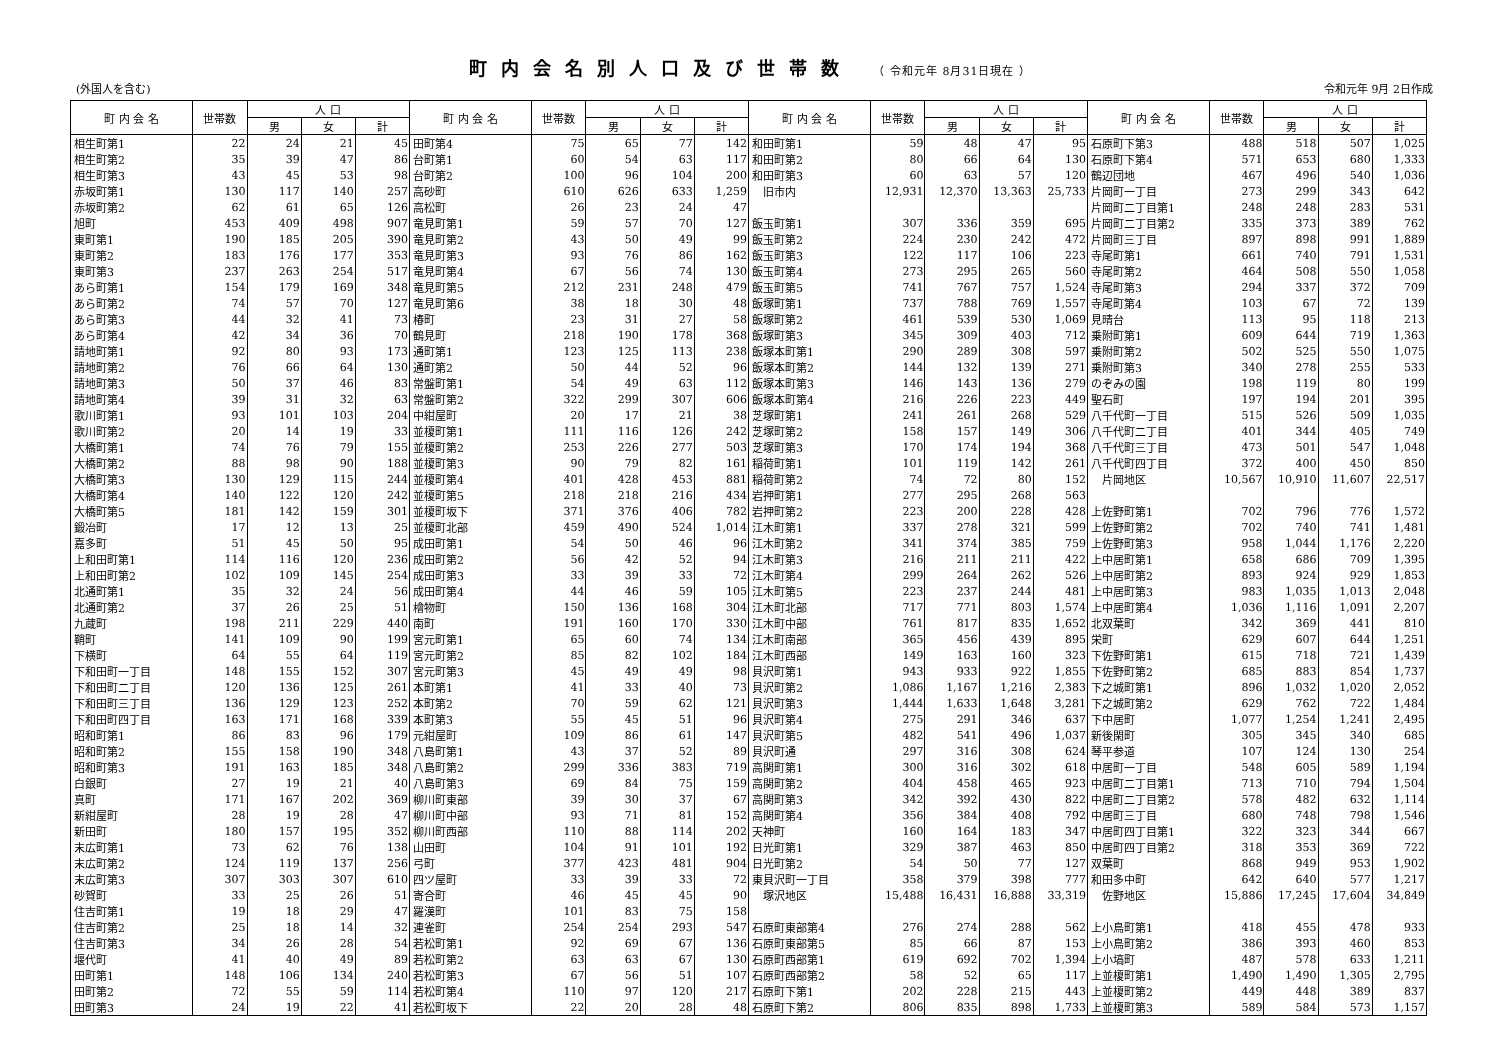町内会名別人口及び世帯数 （ 令和元年 8月31日現在 ）
(外国人を含む) 令和元年 9月 2日作成
| 町 内 会 名 | 世帯数 | 人 口 | | | 町 内 会 名 | 世帯数 | 人 口 | | | 町 内 会 名 | 世帯数 | 人 口 | | | 町 内 会 名 | 世帯数 | 人 口 | | |
| --- | --- | --- | --- | --- | --- | --- | --- | --- | --- | --- | --- | --- | --- | --- | --- | --- | --- | --- | --- |
| | | 男 | 女 | 計 | | | 男 | 女 | 計 | | | 男 | 女 | 計 | | | 男 | 女 | 計 |
| 相生町第1 | 22 | 24 | 21 | 45 | 田町第4 | 75 | 65 | 77 | 142 | 和田町第1 | 59 | 48 | 47 | 95 | 石原町下第3 | 488 | 518 | 507 | 1,025 |
| 相生町第2 | 35 | 39 | 47 | 86 | 台町第1 | 60 | 54 | 63 | 117 | 和田町第2 | 80 | 66 | 64 | 130 | 石原町下第4 | 571 | 653 | 680 | 1,333 |
| 相生町第3 | 43 | 45 | 53 | 98 | 台町第2 | 100 | 96 | 104 | 200 | 和田町第3 | 60 | 63 | 57 | 120 | 鶴辺団地 | 467 | 496 | 540 | 1,036 |
| 赤坂町第1 | 130 | 117 | 140 | 257 | 高砂町 | 610 | 626 | 633 | 1,259 | 旧市内 | 12,931 | 12,370 | 13,363 | 25,733 | 片岡町一丁目 | 273 | 299 | 343 | 642 |
| 赤坂町第2 | 62 | 61 | 65 | 126 | 高松町 | 26 | 23 | 24 | 47 | | | | | | 片岡町二丁目第1 | 248 | 248 | 283 | 531 |
| 旭町 | 453 | 409 | 498 | 907 | 竜見町第1 | 59 | 57 | 70 | 127 | 飯玉町第1 | 307 | 336 | 359 | 695 | 片岡町二丁目第2 | 335 | 373 | 389 | 762 |
| 東町第1 | 190 | 185 | 205 | 390 | 竜見町第2 | 43 | 50 | 49 | 99 | 飯玉町第2 | 224 | 230 | 242 | 472 | 片岡町三丁目 | 897 | 898 | 991 | 1,889 |
| 東町第2 | 183 | 176 | 177 | 353 | 竜見町第3 | 93 | 76 | 86 | 162 | 飯玉町第3 | 122 | 117 | 106 | 223 | 寺尾町第1 | 661 | 740 | 791 | 1,531 |
| 東町第3 | 237 | 263 | 254 | 517 | 竜見町第4 | 67 | 56 | 74 | 130 | 飯玉町第4 | 273 | 295 | 265 | 560 | 寺尾町第2 | 464 | 508 | 550 | 1,058 |
| あら町第1 | 154 | 179 | 169 | 348 | 竜見町第5 | 212 | 231 | 248 | 479 | 飯玉町第5 | 741 | 767 | 757 | 1,524 | 寺尾町第3 | 294 | 337 | 372 | 709 |
| あら町第2 | 74 | 57 | 70 | 127 | 竜見町第6 | 38 | 18 | 30 | 48 | 飯塚町第1 | 737 | 788 | 769 | 1,557 | 寺尾町第4 | 103 | 67 | 72 | 139 |
| あら町第3 | 44 | 32 | 41 | 73 | 椿町 | 23 | 31 | 27 | 58 | 飯塚町第2 | 461 | 539 | 530 | 1,069 | 見晴台 | 113 | 95 | 118 | 213 |
| あら町第4 | 42 | 34 | 36 | 70 | 鶴見町 | 218 | 190 | 178 | 368 | 飯塚町第3 | 345 | 309 | 403 | 712 | 乗附町第1 | 609 | 644 | 719 | 1,363 |
| 請地町第1 | 92 | 80 | 93 | 173 | 通町第1 | 123 | 125 | 113 | 238 | 飯塚本町第1 | 290 | 289 | 308 | 597 | 乗附町第2 | 502 | 525 | 550 | 1,075 |
| 請地町第2 | 76 | 66 | 64 | 130 | 通町第2 | 50 | 44 | 52 | 96 | 飯塚本町第2 | 144 | 132 | 139 | 271 | 乗附町第3 | 340 | 278 | 255 | 533 |
| 請地町第3 | 50 | 37 | 46 | 83 | 常盤町第1 | 54 | 49 | 63 | 112 | 飯塚本町第3 | 146 | 143 | 136 | 279 | のぞみの園 | 198 | 119 | 80 | 199 |
| 請地町第4 | 39 | 31 | 32 | 63 | 常盤町第2 | 322 | 299 | 307 | 606 | 飯塚本町第4 | 216 | 226 | 223 | 449 | 聖石町 | 197 | 194 | 201 | 395 |
| 歌川町第1 | 93 | 101 | 103 | 204 | 中紺屋町 | 20 | 17 | 21 | 38 | 芝塚町第1 | 241 | 261 | 268 | 529 | 八千代町一丁目 | 515 | 526 | 509 | 1,035 |
| 歌川町第2 | 20 | 14 | 19 | 33 | 並榎町第1 | 111 | 116 | 126 | 242 | 芝塚町第2 | 158 | 157 | 149 | 306 | 八千代町二丁目 | 401 | 344 | 405 | 749 |
| 大橋町第1 | 74 | 76 | 79 | 155 | 並榎町第2 | 253 | 226 | 277 | 503 | 芝塚町第3 | 170 | 174 | 194 | 368 | 八千代町三丁目 | 473 | 501 | 547 | 1,048 |
| 大橋町第2 | 88 | 98 | 90 | 188 | 並榎町第3 | 90 | 79 | 82 | 161 | 稲荷町第1 | 101 | 119 | 142 | 261 | 八千代町四丁目 | 372 | 400 | 450 | 850 |
| 大橋町第3 | 130 | 129 | 115 | 244 | 並榎町第4 | 401 | 428 | 453 | 881 | 稲荷町第2 | 74 | 72 | 80 | 152 | 片岡地区 | 10,567 | 10,910 | 11,607 | 22,517 |
| 大橋町第4 | 140 | 122 | 120 | 242 | 並榎町第5 | 218 | 218 | 216 | 434 | 岩押町第1 | 277 | 295 | 268 | 563 | | | | | |
| 大橋町第5 | 181 | 142 | 159 | 301 | 並榎町坂下 | 371 | 376 | 406 | 782 | 岩押町第2 | 223 | 200 | 228 | 428 | 上佐野町第1 | 702 | 796 | 776 | 1,572 |
| 鍛冶町 | 17 | 12 | 13 | 25 | 並榎町北部 | 459 | 490 | 524 | 1,014 | 江木町第1 | 337 | 278 | 321 | 599 | 上佐野町第2 | 702 | 740 | 741 | 1,481 |
| 嘉多町 | 51 | 45 | 50 | 95 | 成田町第1 | 54 | 50 | 46 | 96 | 江木町第2 | 341 | 374 | 385 | 759 | 上佐野町第3 | 958 | 1,044 | 1,176 | 2,220 |
| 上和田町第1 | 114 | 116 | 120 | 236 | 成田町第2 | 56 | 42 | 52 | 94 | 江木町第3 | 216 | 211 | 211 | 422 | 上中居町第1 | 658 | 686 | 709 | 1,395 |
| 上和田町第2 | 102 | 109 | 145 | 254 | 成田町第3 | 33 | 39 | 33 | 72 | 江木町第4 | 299 | 264 | 262 | 526 | 上中居町第2 | 893 | 924 | 929 | 1,853 |
| 北通町第1 | 35 | 32 | 24 | 56 | 成田町第4 | 44 | 46 | 59 | 105 | 江木町第5 | 223 | 237 | 244 | 481 | 上中居町第3 | 983 | 1,035 | 1,013 | 2,048 |
| 北通町第2 | 37 | 26 | 25 | 51 | 檜物町 | 150 | 136 | 168 | 304 | 江木町北部 | 717 | 771 | 803 | 1,574 | 上中居町第4 | 1,036 | 1,116 | 1,091 | 2,207 |
| 九蔵町 | 198 | 211 | 229 | 440 | 南町 | 191 | 160 | 170 | 330 | 江木町中部 | 761 | 817 | 835 | 1,652 | 北双葉町 | 342 | 369 | 441 | 810 |
| 鞘町 | 141 | 109 | 90 | 199 | 宮元町第1 | 65 | 60 | 74 | 134 | 江木町南部 | 365 | 456 | 439 | 895 | 栄町 | 629 | 607 | 644 | 1,251 |
| 下横町 | 64 | 55 | 64 | 119 | 宮元町第2 | 85 | 82 | 102 | 184 | 江木町西部 | 149 | 163 | 160 | 323 | 下佐野町第1 | 615 | 718 | 721 | 1,439 |
| 下和田町一丁目 | 148 | 155 | 152 | 307 | 宮元町第3 | 45 | 49 | 49 | 98 | 貝沢町第1 | 943 | 933 | 922 | 1,855 | 下佐野町第2 | 685 | 883 | 854 | 1,737 |
| 下和田町二丁目 | 120 | 136 | 125 | 261 | 本町第1 | 41 | 33 | 40 | 73 | 貝沢町第2 | 1,086 | 1,167 | 1,216 | 2,383 | 下之城町第1 | 896 | 1,032 | 1,020 | 2,052 |
| 下和田町三丁目 | 136 | 129 | 123 | 252 | 本町第2 | 70 | 59 | 62 | 121 | 貝沢町第3 | 1,444 | 1,633 | 1,648 | 3,281 | 下之城町第2 | 629 | 762 | 722 | 1,484 |
| 下和田町四丁目 | 163 | 171 | 168 | 339 | 本町第3 | 55 | 45 | 51 | 96 | 貝沢町第4 | 275 | 291 | 346 | 637 | 下中居町 | 1,077 | 1,254 | 1,241 | 2,495 |
| 昭和町第1 | 86 | 83 | 96 | 179 | 元紺屋町 | 109 | 86 | 61 | 147 | 貝沢町第5 | 482 | 541 | 496 | 1,037 | 新後閑町 | 305 | 345 | 340 | 685 |
| 昭和町第2 | 155 | 158 | 190 | 348 | 八島町第1 | 43 | 37 | 52 | 89 | 貝沢町通 | 297 | 316 | 308 | 624 | 琴平参道 | 107 | 124 | 130 | 254 |
| 昭和町第3 | 191 | 163 | 185 | 348 | 八島町第2 | 299 | 336 | 383 | 719 | 高関町第1 | 300 | 316 | 302 | 618 | 中居町一丁目 | 548 | 605 | 589 | 1,194 |
| 白銀町 | 27 | 19 | 21 | 40 | 八島町第3 | 69 | 84 | 75 | 159 | 高関町第2 | 404 | 458 | 465 | 923 | 中居町二丁目第1 | 713 | 710 | 794 | 1,504 |
| 真町 | 171 | 167 | 202 | 369 | 柳川町東部 | 39 | 30 | 37 | 67 | 高関町第3 | 342 | 392 | 430 | 822 | 中居町二丁目第2 | 578 | 482 | 632 | 1,114 |
| 新紺屋町 | 28 | 19 | 28 | 47 | 柳川町中部 | 93 | 71 | 81 | 152 | 高関町第4 | 356 | 384 | 408 | 792 | 中居町三丁目 | 680 | 748 | 798 | 1,546 |
| 新田町 | 180 | 157 | 195 | 352 | 柳川町西部 | 110 | 88 | 114 | 202 | 天神町 | 160 | 164 | 183 | 347 | 中居町四丁目第1 | 322 | 323 | 344 | 667 |
| 末広町第1 | 73 | 62 | 76 | 138 | 山田町 | 104 | 91 | 101 | 192 | 日光町第1 | 329 | 387 | 463 | 850 | 中居町四丁目第2 | 318 | 353 | 369 | 722 |
| 末広町第2 | 124 | 119 | 137 | 256 | 弓町 | 377 | 423 | 481 | 904 | 日光町第2 | 54 | 50 | 77 | 127 | 双葉町 | 868 | 949 | 953 | 1,902 |
| 末広町第3 | 307 | 303 | 307 | 610 | 四ツ屋町 | 33 | 39 | 33 | 72 | 東貝沢町一丁目 | 358 | 379 | 398 | 777 | 和田多中町 | 642 | 640 | 577 | 1,217 |
| 砂賀町 | 33 | 25 | 26 | 51 | 寄合町 | 46 | 45 | 45 | 90 | 塚沢地区 | 15,488 | 16,431 | 16,888 | 33,319 | 佐野地区 | 15,886 | 17,245 | 17,604 | 34,849 |
| 住吉町第1 | 19 | 18 | 29 | 47 | 羅漢町 | 101 | 83 | 75 | 158 | | | | | | | | | | |
| 住吉町第2 | 25 | 18 | 14 | 32 | 連雀町 | 254 | 254 | 293 | 547 | 石原町東部第4 | 276 | 274 | 288 | 562 | 上小鳥町第1 | 418 | 455 | 478 | 933 |
| 住吉町第3 | 34 | 26 | 28 | 54 | 若松町第1 | 92 | 69 | 67 | 136 | 石原町東部第5 | 85 | 66 | 87 | 153 | 上小鳥町第2 | 386 | 393 | 460 | 853 |
| 堰代町 | 41 | 40 | 49 | 89 | 若松町第2 | 63 | 63 | 67 | 130 | 石原町西部第1 | 619 | 692 | 702 | 1,394 | 上小塙町 | 487 | 578 | 633 | 1,211 |
| 田町第1 | 148 | 106 | 134 | 240 | 若松町第3 | 67 | 56 | 51 | 107 | 石原町西部第2 | 58 | 52 | 65 | 117 | 上並榎町第1 | 1,490 | 1,490 | 1,305 | 2,795 |
| 田町第2 | 72 | 55 | 59 | 114 | 若松町第4 | 110 | 97 | 120 | 217 | 石原町下第1 | 202 | 228 | 215 | 443 | 上並榎町第2 | 449 | 448 | 389 | 837 |
| 田町第3 | 24 | 19 | 22 | 41 | 若松町坂下 | 22 | 20 | 28 | 48 | 石原町下第2 | 806 | 835 | 898 | 1,733 | 上並榎町第3 | 589 | 584 | 573 | 1,157 |